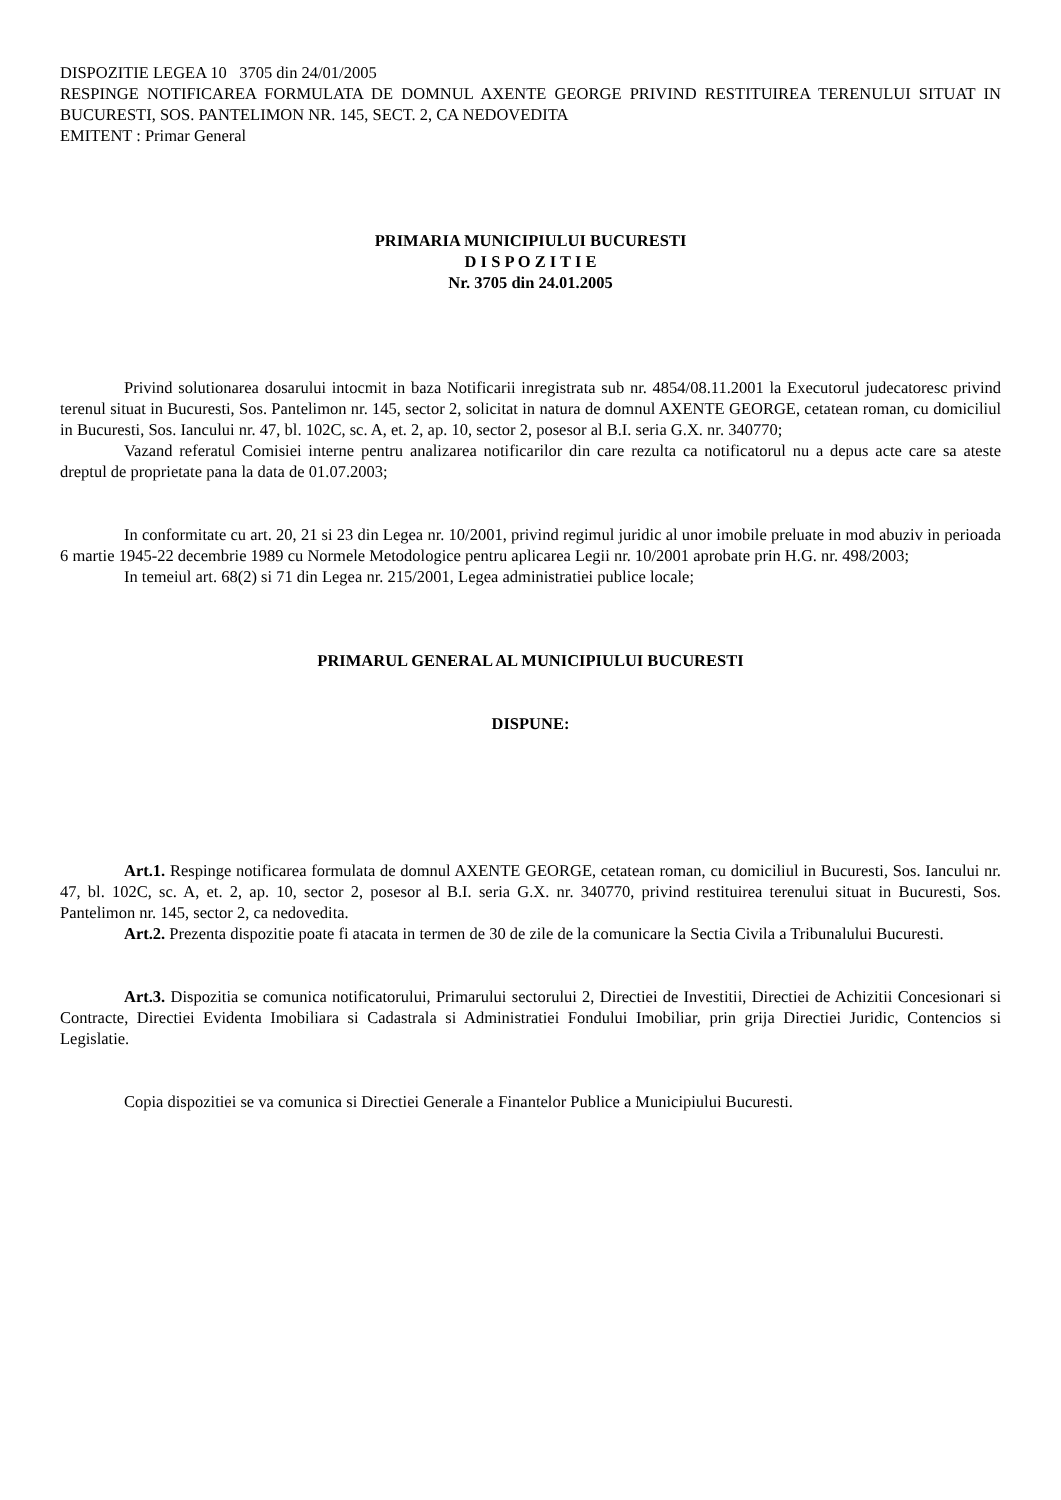DISPOZITIE LEGEA 10 3705 din 24/01/2005
RESPINGE NOTIFICAREA FORMULATA DE DOMNUL AXENTE GEORGE PRIVIND RESTITUIREA TERENULUI SITUAT IN BUCURESTI, SOS. PANTELIMON NR. 145, SECT. 2, CA NEDOVEDITA
EMITENT : Primar General
PRIMARIA MUNICIPIULUI BUCURESTI
D I S P O Z I T I E
Nr. 3705 din 24.01.2005
Privind solutionarea dosarului intocmit in baza Notificarii inregistrata sub nr. 4854/08.11.2001 la Executorul judecatoresc privind terenul situat in Bucuresti, Sos. Pantelimon nr. 145, sector 2, solicitat in natura de domnul AXENTE GEORGE, cetatean roman, cu domiciliul in Bucuresti, Sos. Iancului nr. 47, bl. 102C, sc. A, et. 2, ap. 10, sector 2, posesor al B.I. seria G.X. nr. 340770;
Vazand referatul Comisiei interne pentru analizarea notificarilor din care rezulta ca notificatorul nu a depus acte care sa ateste dreptul de proprietate pana la data de 01.07.2003;
In conformitate cu art. 20, 21 si 23 din Legea nr. 10/2001, privind regimul juridic al unor imobile preluate in mod abuziv in perioada 6 martie 1945-22 decembrie 1989 cu Normele Metodologice pentru aplicarea Legii nr. 10/2001 aprobate prin H.G. nr. 498/2003;
In temeiul art. 68(2) si 71 din Legea nr. 215/2001, Legea administratiei publice locale;
PRIMARUL GENERAL AL MUNICIPIULUI BUCURESTI
DISPUNE:
Art.1. Respinge notificarea formulata de domnul AXENTE GEORGE, cetatean roman, cu domiciliul in Bucuresti, Sos. Iancului nr. 47, bl. 102C, sc. A, et. 2, ap. 10, sector 2, posesor al B.I. seria G.X. nr. 340770, privind restituirea terenului situat in Bucuresti, Sos. Pantelimon nr. 145, sector 2, ca nedovedita.
Art.2. Prezenta dispozitie poate fi atacata in termen de 30 de zile de la comunicare la Sectia Civila a Tribunalului Bucuresti.
Art.3. Dispozitia se comunica notificatorului, Primarului sectorului 2, Directiei de Investitii, Directiei de Achizitii Concesionari si Contracte, Directiei Evidenta Imobiliara si Cadastrala si Administratiei Fondului Imobiliar, prin grija Directiei Juridic, Contencios si Legislatie.
Copia dispozitiei se va comunica si Directiei Generale a Finantelor Publice a Municipiului Bucuresti.